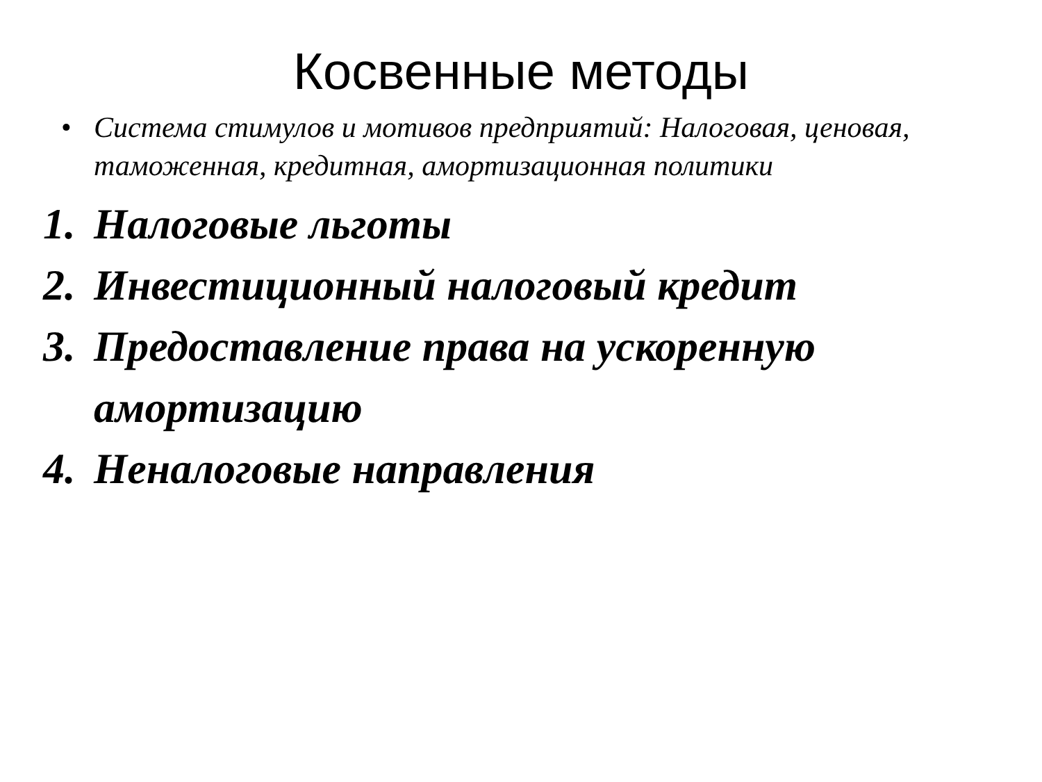Косвенные методы
• Система стимулов и мотивов предприятий: Налоговая, ценовая, таможенная, кредитная, амортизационная политики
1. Налоговые льготы
2. Инвестиционный налоговый кредит
3. Предоставление права на ускоренную амортизацию
4. Неналоговые направления